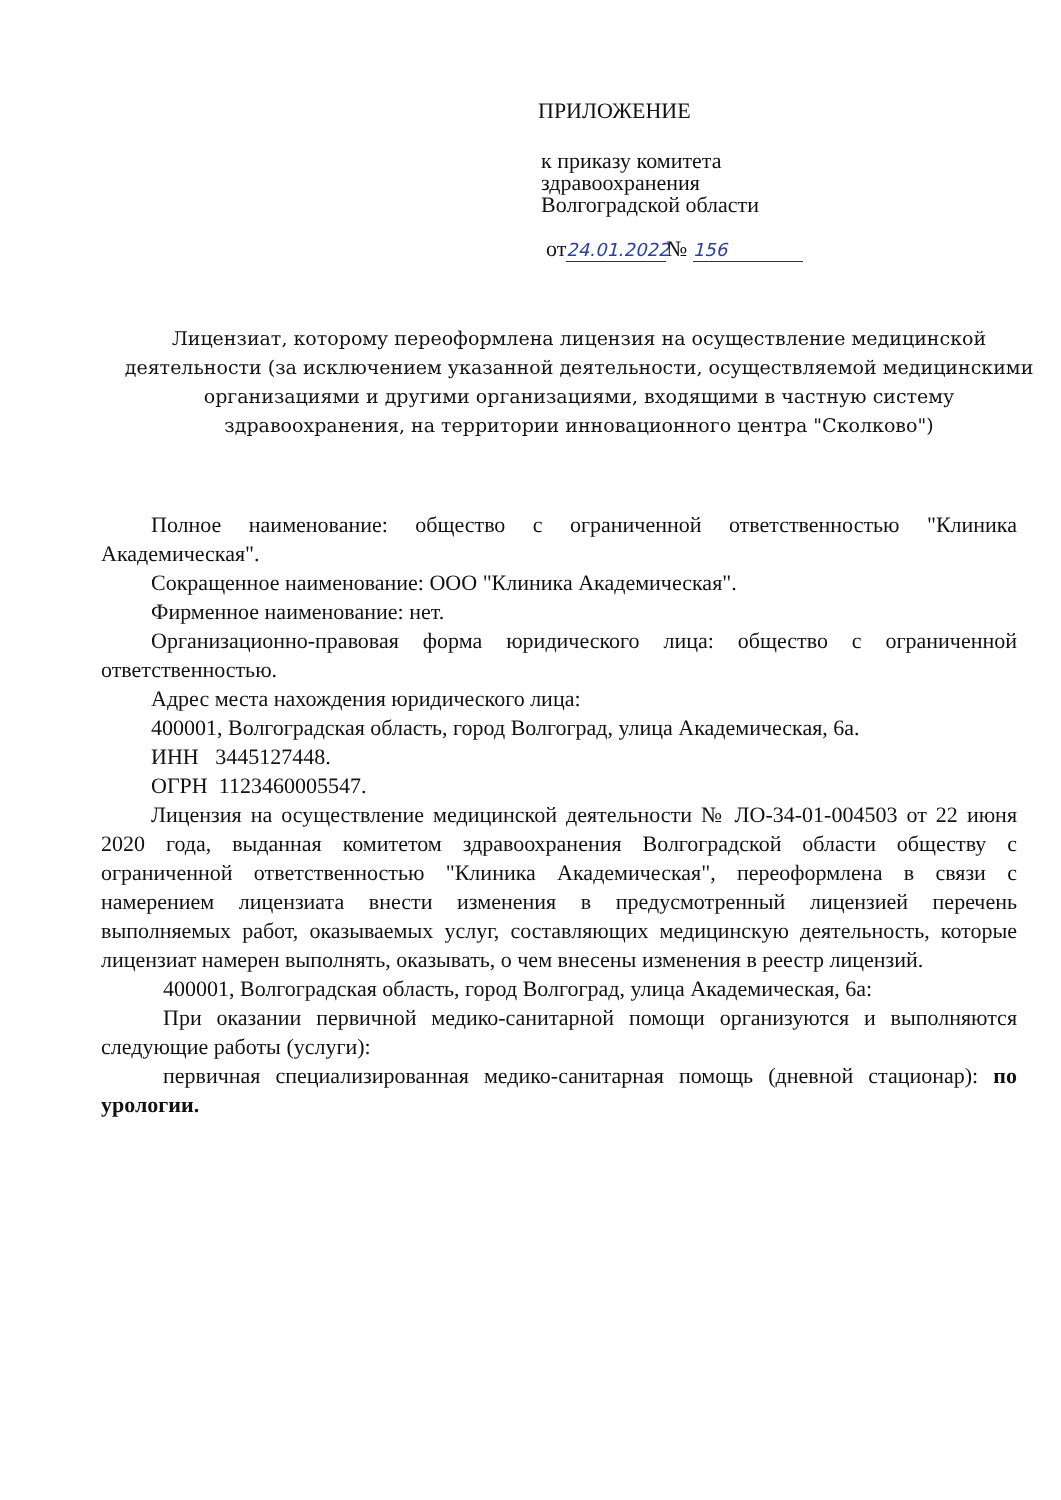ПРИЛОЖЕНИЕ
к приказу комитета
здравоохранения
Волгоградской области
от 24.01.2022 № 156
Лицензиат, которому переоформлена лицензия на осуществление медицинской деятельности (за исключением указанной деятельности, осуществляемой медицинскими организациями и другими организациями, входящими в частную систему здравоохранения, на территории инновационного центра "Сколково")
Полное наименование: общество с ограниченной ответственностью "Клиника Академическая".
Сокращенное наименование: ООО "Клиника Академическая".
Фирменное наименование: нет.
Организационно-правовая форма юридического лица: общество с ограниченной ответственностью.
Адрес места нахождения юридического лица:
400001, Волгоградская область, город Волгоград, улица Академическая, 6а.
ИНН 3445127448.
ОГРН 1123460005547.
Лицензия на осуществление медицинской деятельности № ЛО-34-01-004503 от 22 июня 2020 года, выданная комитетом здравоохранения Волгоградской области обществу с ограниченной ответственностью "Клиника Академическая", переоформлена в связи с намерением лицензиата внести изменения в предусмотренный лицензией перечень выполняемых работ, оказываемых услуг, составляющих медицинскую деятельность, которые лицензиат намерен выполнять, оказывать, о чем внесены изменения в реестр лицензий.
400001, Волгоградская область, город Волгоград, улица Академическая, 6а:
При оказании первичной медико-санитарной помощи организуются и выполняются следующие работы (услуги):
первичная специализированная медико-санитарная помощь (дневной стационар): по урологии.